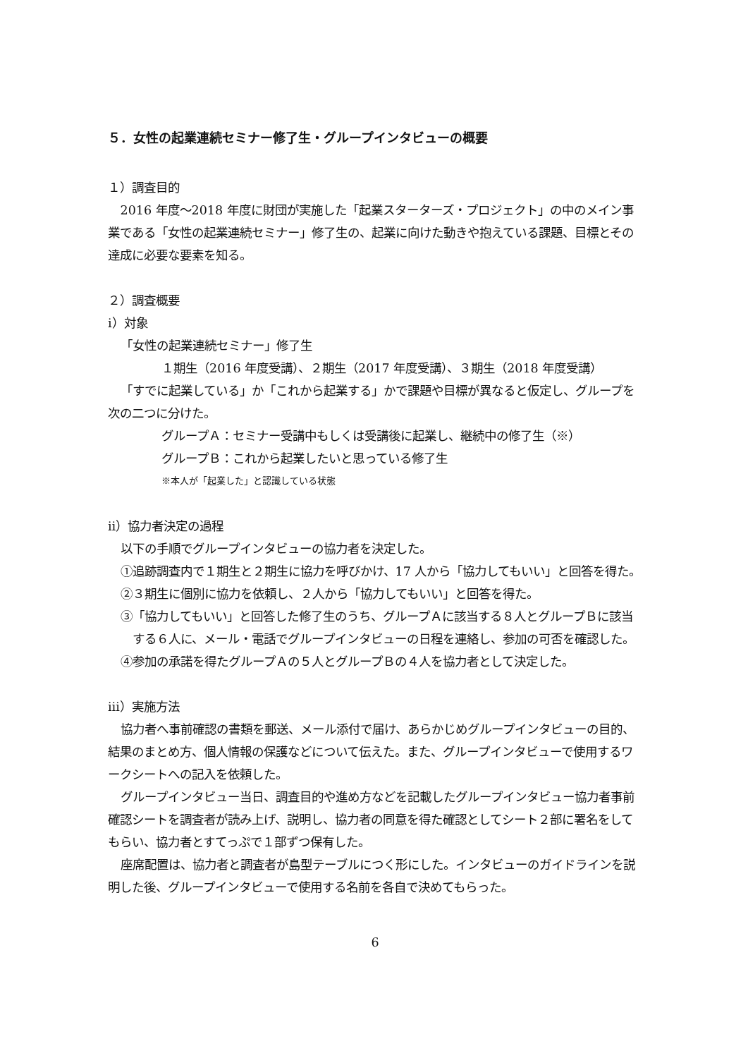５．女性の起業連続セミナー修了生・グループインタビューの概要
１）調査目的
2016 年度～2018 年度に財団が実施した「起業スターターズ・プロジェクト」の中のメイン事業である「女性の起業連続セミナー」修了生の、起業に向けた動きや抱えている課題、目標とその達成に必要な要素を知る。
２）調査概要
ⅰ）対象
「女性の起業連続セミナー」修了生
１期生（2016 年度受講）、２期生（2017 年度受講）、３期生（2018 年度受講）
「すでに起業している」か「これから起業する」かで課題や目標が異なると仮定し、グループを次の二つに分けた。
グループＡ：セミナー受講中もしくは受講後に起業し、継続中の修了生（※）
グループＢ：これから起業したいと思っている修了生
※本人が「起業した」と認識している状態
ⅱ）協力者決定の過程
以下の手順でグループインタビューの協力者を決定した。
①追跡調査内で１期生と２期生に協力を呼びかけ、17 人から「協力してもいい」と回答を得た。
②３期生に個別に協力を依頼し、２人から「協力してもいい」と回答を得た。
③「協力してもいい」と回答した修了生のうち、グループＡに該当する８人とグループＢに該当する６人に、メール・電話でグループインタビューの日程を連絡し、参加の可否を確認した。
④参加の承諾を得たグループＡの５人とグループＢの４人を協力者として決定した。
ⅲ）実施方法
協力者へ事前確認の書類を郵送、メール添付で届け、あらかじめグループインタビューの目的、結果のまとめ方、個人情報の保護などについて伝えた。また、グループインタビューで使用するワークシートへの記入を依頼した。
グループインタビュー当日、調査目的や進め方などを記載したグループインタビュー協力者事前確認シートを調査者が読み上げ、説明し、協力者の同意を得た確認としてシート２部に署名をしてもらい、協力者とすてっぷで１部ずつ保有した。
座席配置は、協力者と調査者が島型テーブルにつく形にした。インタビューのガイドラインを説明した後、グループインタビューで使用する名前を各自で決めてもらった。
6